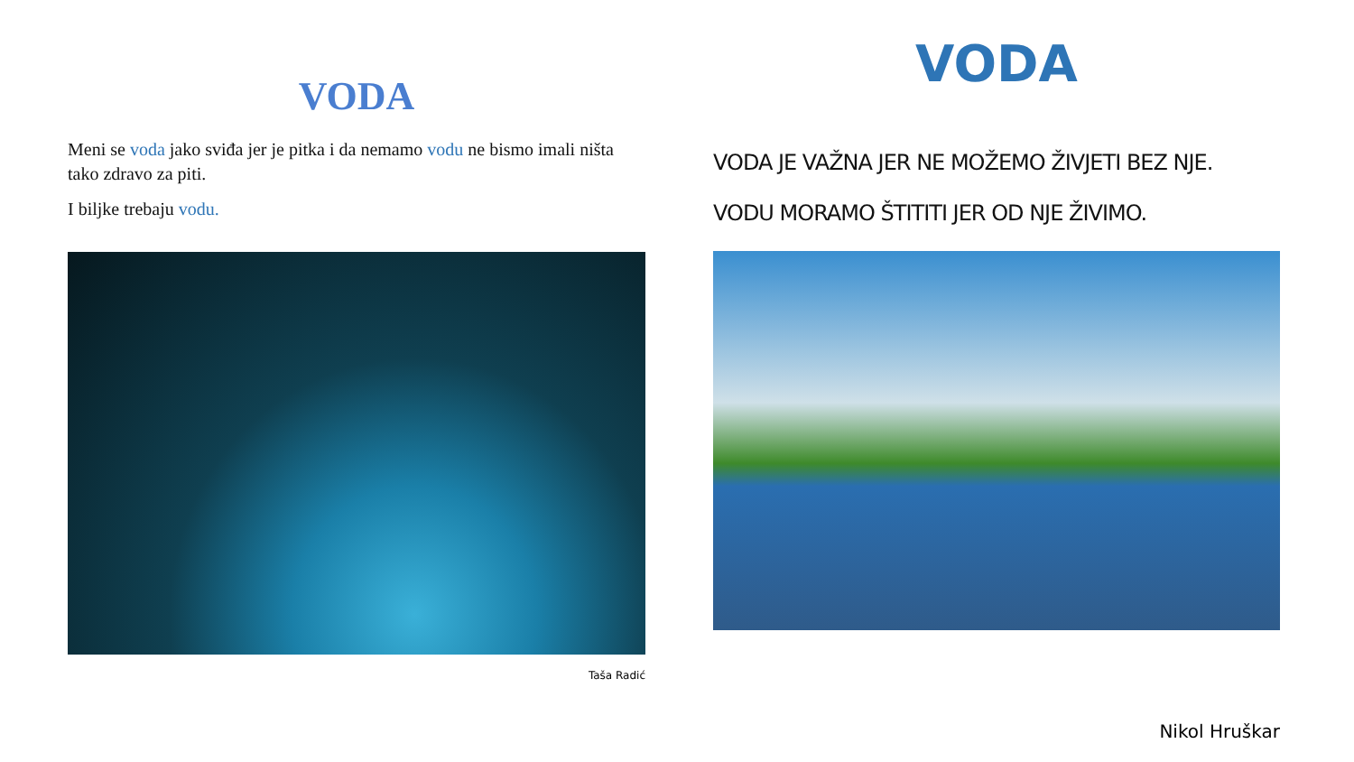VODA
Meni se voda jako sviđa jer je pitka i da nemamo vodu ne bismo imali ništa tako zdravo za piti.
I biljke trebaju vodu.
Taša Radić
VODA
VODA JE VAŽNA JER NE MOŽEMO ŽIVJETI BEZ NJE.
VODU MORAMO ŠTITITI JER OD NJE ŽIVIMO.
Nikol Hruškar